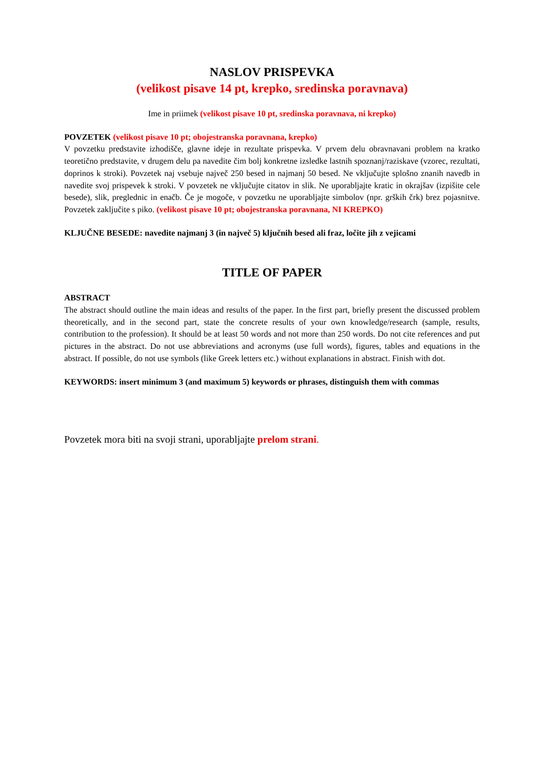NASLOV PRISPEVKA
(velikost pisave 14 pt, krepko, sredinska poravnava)
Ime in priimek (velikost pisave 10 pt, sredinska poravnava, ni krepko)
POVZETEK (velikost pisave 10 pt; obojestranska poravnana, krepko)
V povzetku predstavite izhodišče, glavne ideje in rezultate prispevka. V prvem delu obravnavani problem na kratko teoretično predstavite, v drugem delu pa navedite čim bolj konkretne izsledke lastnih spoznanj/raziskave (vzorec, rezultati, doprinos k stroki). Povzetek naj vsebuje največ 250 besed in najmanj 50 besed. Ne vključujte splošno znanih navedb in navedite svoj prispevek k stroki. V povzetek ne vključujte citatov in slik. Ne uporabljajte kratic in okrajšav (izpišite cele besede), slik, preglednic in enačb. Če je mogoče, v povzetku ne uporabljajte simbolov (npr. grških črk) brez pojasnitve. Povzetek zaključite s piko. (velikost pisave 10 pt; obojestranska poravnana, NI KREPKO)
KLJUČNE BESEDE: navedite najmanj 3 (in največ 5) ključnih besed ali fraz, ločite jih z vejicami
TITLE OF PAPER
ABSTRACT
The abstract should outline the main ideas and results of the paper. In the first part, briefly present the discussed problem theoretically, and in the second part, state the concrete results of your own knowledge/research (sample, results, contribution to the profession). It should be at least 50 words and not more than 250 words. Do not cite references and put pictures in the abstract. Do not use abbreviations and acronyms (use full words), figures, tables and equations in the abstract. If possible, do not use symbols (like Greek letters etc.) without explanations in abstract. Finish with dot.
KEYWORDS: insert minimum 3 (and maximum 5) keywords or phrases, distinguish them with commas
Povzetek mora biti na svoji strani, uporabljajte prelom strani.